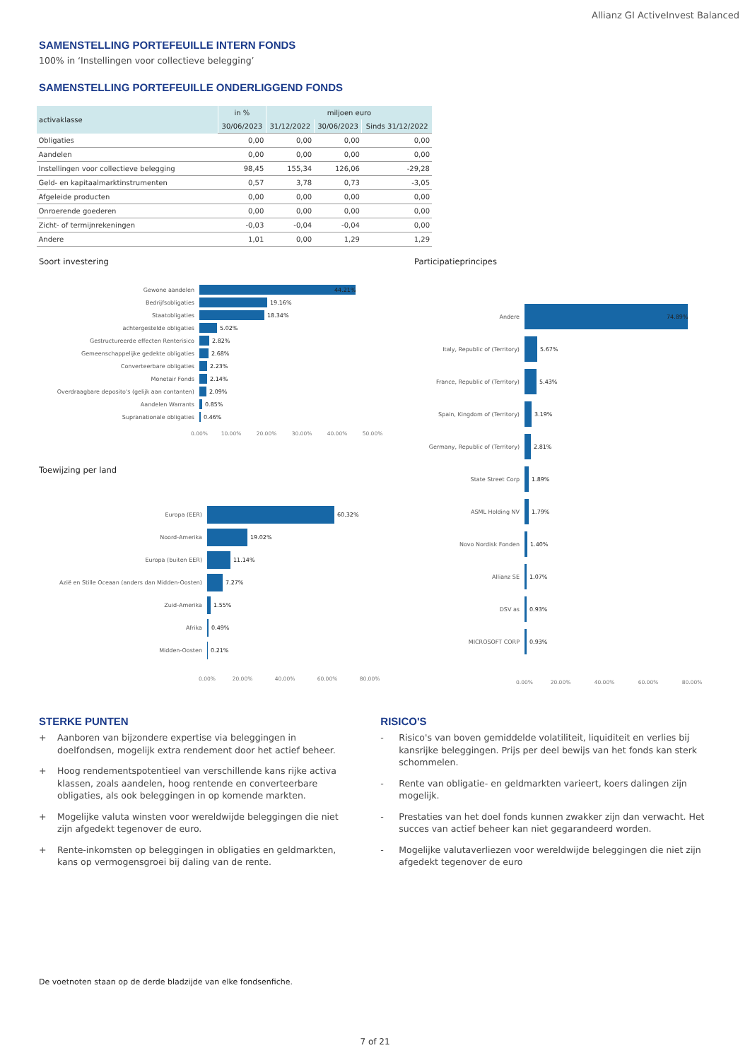Allianz GI ActiveInvest Balanced
SAMENSTELLING PORTEFEUILLE INTERN FONDS
100% in ‘Instellingen voor collectieve belegging’
SAMENSTELLING PORTEFEUILLE ONDERLIGGEND FONDS
| activaklasse | in % | miljoen euro | | |
| --- | --- | --- | --- | --- |
| | 30/06/2023 | 31/12/2022 | 30/06/2023 | Sinds 31/12/2022 |
| Obligaties | 0,00 | 0,00 | 0,00 | 0,00 |
| Aandelen | 0,00 | 0,00 | 0,00 | 0,00 |
| Instellingen voor collectieve belegging | 98,45 | 155,34 | 126,06 | -29,28 |
| Geld- en kapitaalmarktinstrumenten | 0,57 | 3,78 | 0,73 | -3,05 |
| Afgeleide producten | 0,00 | 0,00 | 0,00 | 0,00 |
| Onroerende goederen | 0,00 | 0,00 | 0,00 | 0,00 |
| Zicht- of termijnrekeningen | -0,03 | -0,04 | -0,04 | 0,00 |
| Andere | 1,01 | 0,00 | 1,29 | 1,29 |
Soort investering
Gewone aandelen 44.21%
Bedrijfsobligaties 19.16%
Staatobligaties 18.34%
achtergestelde obligaties 5.02%
Gestructureerde effecten Renterisico 2.82%
Gemeenschappelijke gedekte obligaties 2.68%
Converteerbare obligaties 2.23%
Monetair Fonds 2.14%
Overdraagbare deposito's (gelijk aan contanten) 2.09%
Aandelen Warrants 0.85%
Supranationale obligaties 0.46%
0.00% 10.00% 20.00% 30.00% 40.00% 50.00%
Toewijzing per land
Europa (EER) 60.32%
Noord-Amerika 19.02%
Europa (buiten EER) 11.14%
Azië en Stille Oceaan (anders dan Midden-Oosten) 7.27%
Zuid-Amerika 1.55%
Afrika 0.49%
Midden-Oosten 0.21%
0.00% 20.00% 40.00% 60.00% 80.00%
Participatieprincipes
Andere 74.89%
Italy, Republic of (Territory) 5.67%
France, Republic of (Territory) 5.43%
Spain, Kingdom of (Territory) 3.19%
Germany, Republic of (Territory) 2.81%
State Street Corp 1.89%
ASML Holding NV 1.79%
Novo Nordisk Fonden 1.40%
Allianz SE 1.07%
DSV as 0.93%
MICROSOFT CORP 0.93%
0.00% 20.00% 40.00% 60.00% 80.00%
STERKE PUNTEN
+ Aanboren van bijzondere expertise via beleggingen in doelfondsen, mogelijk extra rendement door het actief beheer.
+ Hoog rendementspotentieel van verschillende kans rijke activa klassen, zoals aandelen, hoog rentende en converteerbare obligaties, als ook beleggingen in op komende markten.
+ Mogelijke valuta winsten voor wereldwijde beleggingen die niet zijn afgedekt tegenover de euro.
+ Rente-inkomsten op beleggingen in obligaties en geldmarkten, kans op vermogensgroei bij daling van de rente.
RISICO'S
- Risico's van boven gemiddelde volatiliteit, liquiditeit en verlies bij kansrijke beleggingen. Prijs per deel bewijs van het fonds kan sterk schommelen.
- Rente van obligatie- en geldmarkten varieert, koers dalingen zijn mogelijk.
- Prestaties van het doel fonds kunnen zwakker zijn dan verwacht. Het succes van actief beheer kan niet gegarandeerd worden.
- Mogelijke valutaverliezen voor wereldwijde beleggingen die niet zijn afgedekt tegenover de euro
De voetnoten staan op de derde bladzijde van elke fondsenfiche.
7 of 21